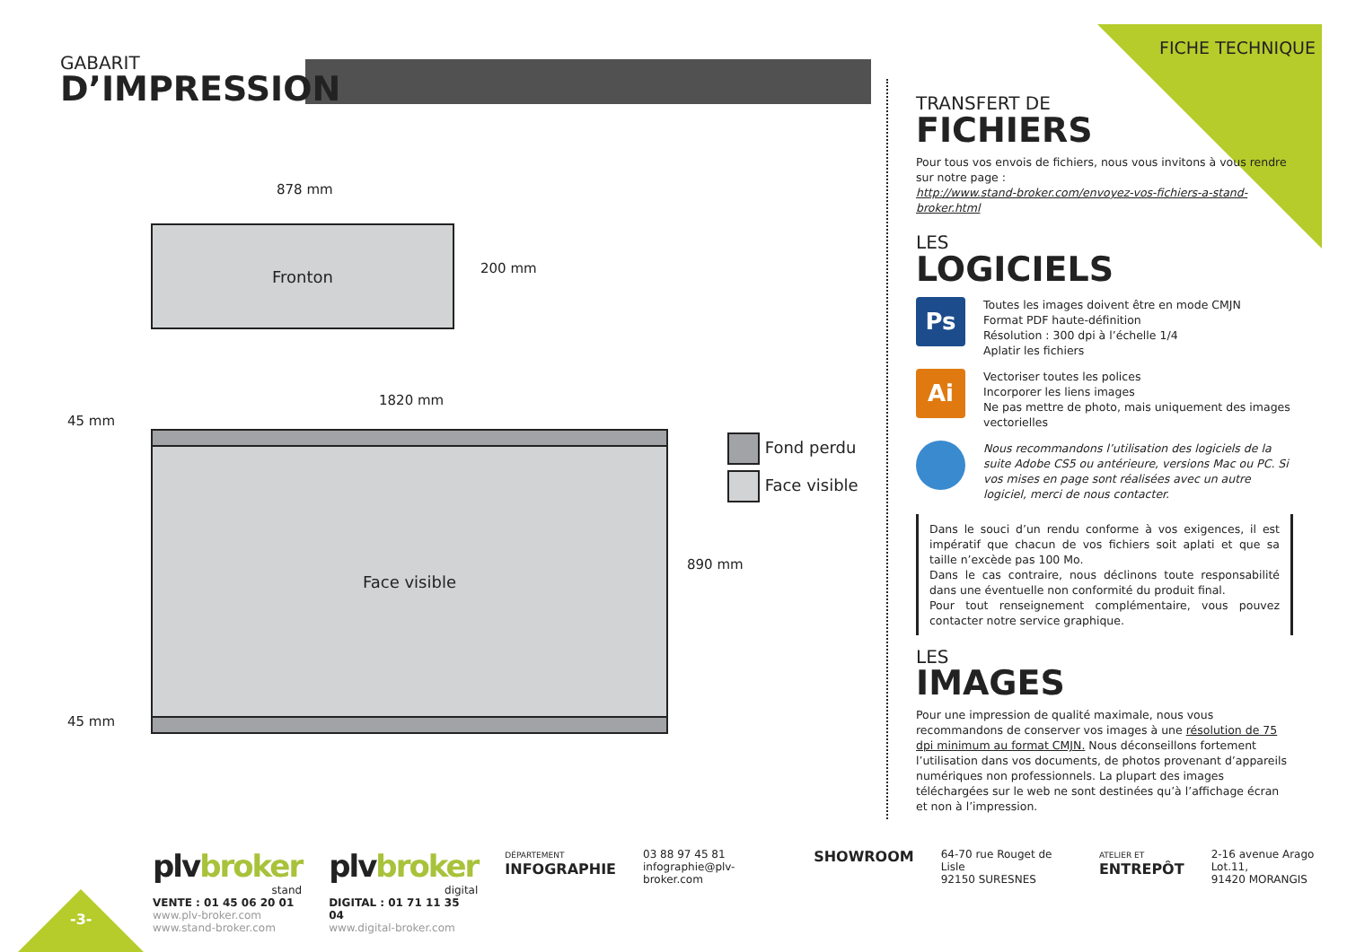FICHE TECHNIQUE
GABARIT
D’IMPRESSION
878 mm
Fronton
200 mm
1820 mm
45 mm
Face visible
890 mm
45 mm
Fond perdu
Face visible
TRANSFERT DE
FICHIERS
Pour tous vos envois de fichiers, nous vous invitons à vous rendre sur notre page :
http://www.stand-broker.com/envoyez-vos-fichiers-a-stand-broker.html
LES
LOGICIELS
Ps
Toutes les images doivent être en mode CMJN
Format PDF haute-définition
Résolution : 300 dpi à l’échelle 1/4
Aplatir les fichiers
Ai
Vectoriser toutes les polices
Incorporer les liens images
Ne pas mettre de photo, mais uniquement des images vectorielles
Nous recommandons l’utilisation des logiciels de la suite Adobe CS5 ou antérieure, versions Mac ou PC. Si vos mises en page sont réalisées avec un autre logiciel, merci de nous contacter.
Dans le souci d’un rendu conforme à vos exigences, il est impératif que chacun de vos fichiers soit aplati et que sa taille n’excède pas 100 Mo.
Dans le cas contraire, nous déclinons toute responsabilité dans une éventuelle non conformité du produit final.
Pour tout renseignement complémentaire, vous pouvez contacter notre service graphique.
LES
IMAGES
Pour une impression de qualité maximale, nous vous recommandons de conserver vos images à une résolution de 75 dpi minimum au format CMJN. Nous déconseillons fortement l’utilisation dans vos documents, de photos provenant d’appareils numériques non professionnels. La plupart des images téléchargées sur le web ne sont destinées qu’à l’affichage écran et non à l’impression.
-3-
plvbroker
stand
VENTE : 01 45 06 20 01
www.plv-broker.com
www.stand-broker.com
plvbroker
digital
DIGITAL : 01 71 11 35 04
www.digital-broker.com
DÉPARTEMENT
INFOGRAPHIE
03 88 97 45 81
infographie@plv-broker.com
SHOWROOM
64-70 rue Rouget de Lisle
92150 SURESNES
ATELIER ET
ENTREPÔT
2-16 avenue Arago Lot.11,
91420 MORANGIS